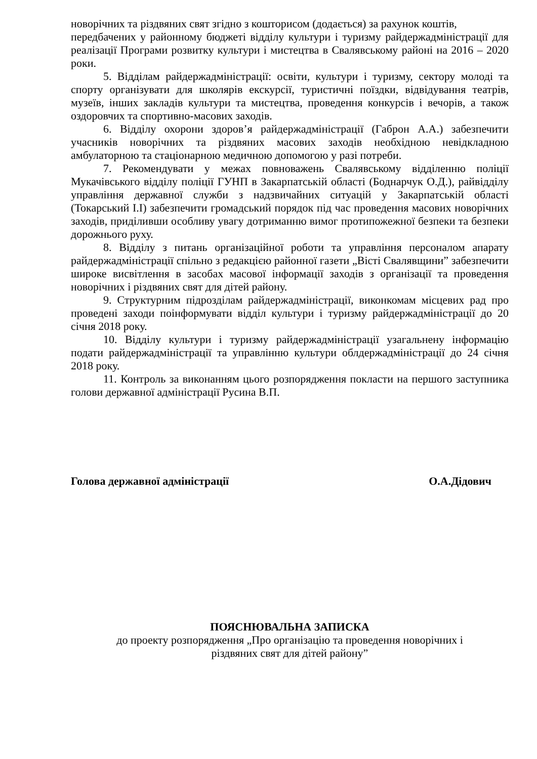новорічних та різдвяних свят згідно з кошторисом (додається) за рахунок коштів,
передбачених у районному бюджеті відділу культури і туризму райдержадміністрації для реалізації Програми розвитку культури і мистецтва в Свалявському районі на 2016 – 2020 роки.
5. Відділам райдержадміністрації: освіти, культури і туризму, сектору молоді та спорту організувати для школярів екскурсії, туристичні поїздки, відвідування театрів, музеїв, інших закладів культури та мистецтва, проведення конкурсів і вечорів, а також оздоровчих та спортивно-масових заходів.
6. Відділу охорони здоров’я райдержадміністрації (Габрон А.А.) забезпечити учасників новорічних та різдвяних масових заходів необхідною невідкладною амбулаторною та стаціонарною медичною допомогою у разі потреби.
7. Рекомендувати у межах повноважень Свалявському відділенню поліції Мукачівського відділу поліції ГУНП в Закарпатській області (Боднарчук О.Д.), райвідділу управління державної служби з надзвичайних ситуацій у Закарпатській області (Токарський І.І) забезпечити громадський порядок під час проведення масових новорічних заходів, приділивши особливу увагу дотриманню вимог протипожежної безпеки та безпеки дорожнього руху.
8. Відділу з питань організаційної роботи та управління персоналом апарату райдержадміністрації спільно з редакцією районної газети „Вісті Свалявщини” забезпечити широке висвітлення в засобах масової інформації заходів з організації та проведення новорічних і різдвяних свят для дітей району.
9. Структурним підрозділам райдержадміністрації, виконкомам місцевих рад про проведені заходи поінформувати відділ культури і туризму райдержадміністрації до 20 січня 2018 року.
10. Відділу культури і туризму райдержадміністрації узагальнену інформацію подати райдержадміністрації та управлінню культури облдержадміністрації до 24 січня 2018 року.
11. Контроль за виконанням цього розпорядження покласти на першого заступника голови державної адміністрації Русина В.П.
Голова державної адміністрації О.А.Дідович
ПОЯСНЮВАЛЬНА ЗАПИСКА
до проекту розпорядження „Про організацію та проведення новорічних і
різдвяних свят для дітей району”